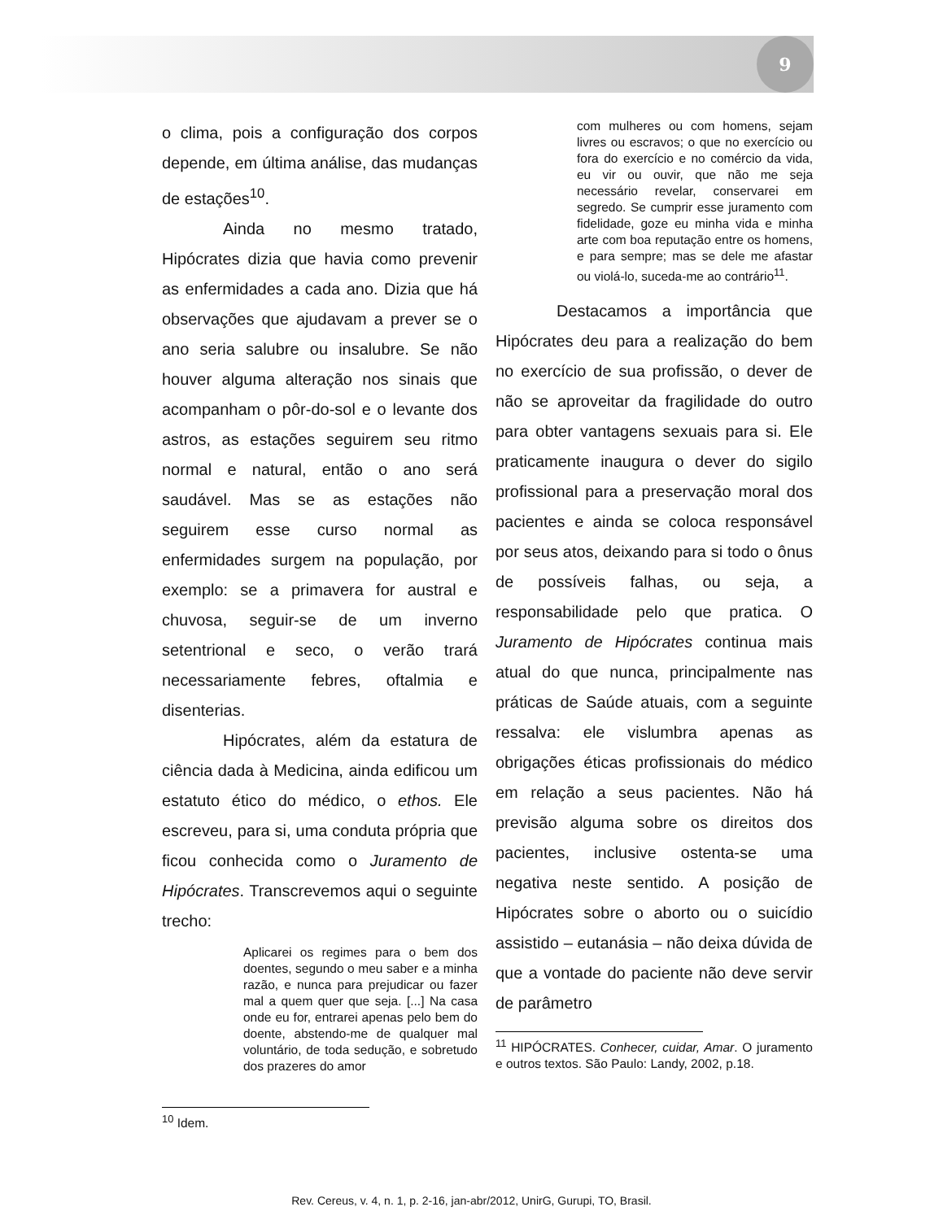9
o clima, pois a configuração dos corpos depende, em última análise, das mudanças de estações<sup>10</sup>.
Ainda no mesmo tratado, Hipócrates dizia que havia como prevenir as enfermidades a cada ano. Dizia que há observações que ajudavam a prever se o ano seria salubre ou insalubre. Se não houver alguma alteração nos sinais que acompanham o pôr-do-sol e o levante dos astros, as estações seguirem seu ritmo normal e natural, então o ano será saudável. Mas se as estações não seguirem esse curso normal as enfermidades surgem na população, por exemplo: se a primavera for austral e chuvosa, seguir-se de um inverno setentrional e seco, o verão trará necessariamente febres, oftalmia e disenterias.
Hipócrates, além da estatura de ciência dada à Medicina, ainda edificou um estatuto ético do médico, o ethos. Ele escreveu, para si, uma conduta própria que ficou conhecida como o Juramento de Hipócrates. Transcrevemos aqui o seguinte trecho:
Aplicarei os regimes para o bem dos doentes, segundo o meu saber e a minha razão, e nunca para prejudicar ou fazer mal a quem quer que seja. [...] Na casa onde eu for, entrarei apenas pelo bem do doente, abstendo-me de qualquer mal voluntário, de toda sedução, e sobretudo dos prazeres do amor
<sup>10</sup> Idem.
com mulheres ou com homens, sejam livres ou escravos; o que no exercício ou fora do exercício e no comércio da vida, eu vir ou ouvir, que não me seja necessário revelar, conservarei em segredo. Se cumprir esse juramento com fidelidade, goze eu minha vida e minha arte com boa reputação entre os homens, e para sempre; mas se dele me afastar ou violá-lo, suceda-me ao contrário<sup>11</sup>.
Destacamos a importância que Hipócrates deu para a realização do bem no exercício de sua profissão, o dever de não se aproveitar da fragilidade do outro para obter vantagens sexuais para si. Ele praticamente inaugura o dever do sigilo profissional para a preservação moral dos pacientes e ainda se coloca responsável por seus atos, deixando para si todo o ônus de possíveis falhas, ou seja, a responsabilidade pelo que pratica. O Juramento de Hipócrates continua mais atual do que nunca, principalmente nas práticas de Saúde atuais, com a seguinte ressalva: ele vislumbra apenas as obrigações éticas profissionais do médico em relação a seus pacientes. Não há previsão alguma sobre os direitos dos pacientes, inclusive ostenta-se uma negativa neste sentido. A posição de Hipócrates sobre o aborto ou o suicídio assistido – eutanásia – não deixa dúvida de que a vontade do paciente não deve servir de parâmetro
<sup>11</sup> HIPÓCRATES. Conhecer, cuidar, Amar. O juramento e outros textos. São Paulo: Landy, 2002, p.18.
Rev. Cereus, v. 4, n. 1, p. 2-16, jan-abr/2012, UnirG, Gurupi, TO, Brasil.